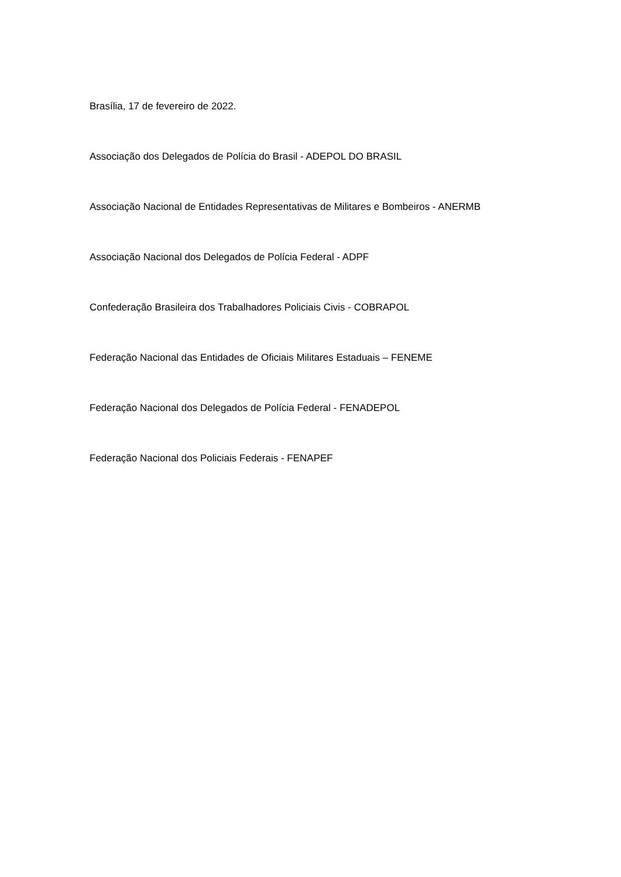Brasília, 17 de fevereiro de 2022.
Associação dos Delegados de Polícia do Brasil - ADEPOL DO BRASIL
Associação Nacional de Entidades Representativas de Militares e Bombeiros - ANERMB
Associação Nacional dos Delegados de Polícia Federal - ADPF
Confederação Brasileira dos Trabalhadores Policiais Civis - COBRAPOL
Federação Nacional das Entidades de Oficiais Militares Estaduais – FENEME
Federação Nacional dos Delegados de Polícia Federal - FENADEPOL
Federação Nacional dos Policiais Federais - FENAPEF